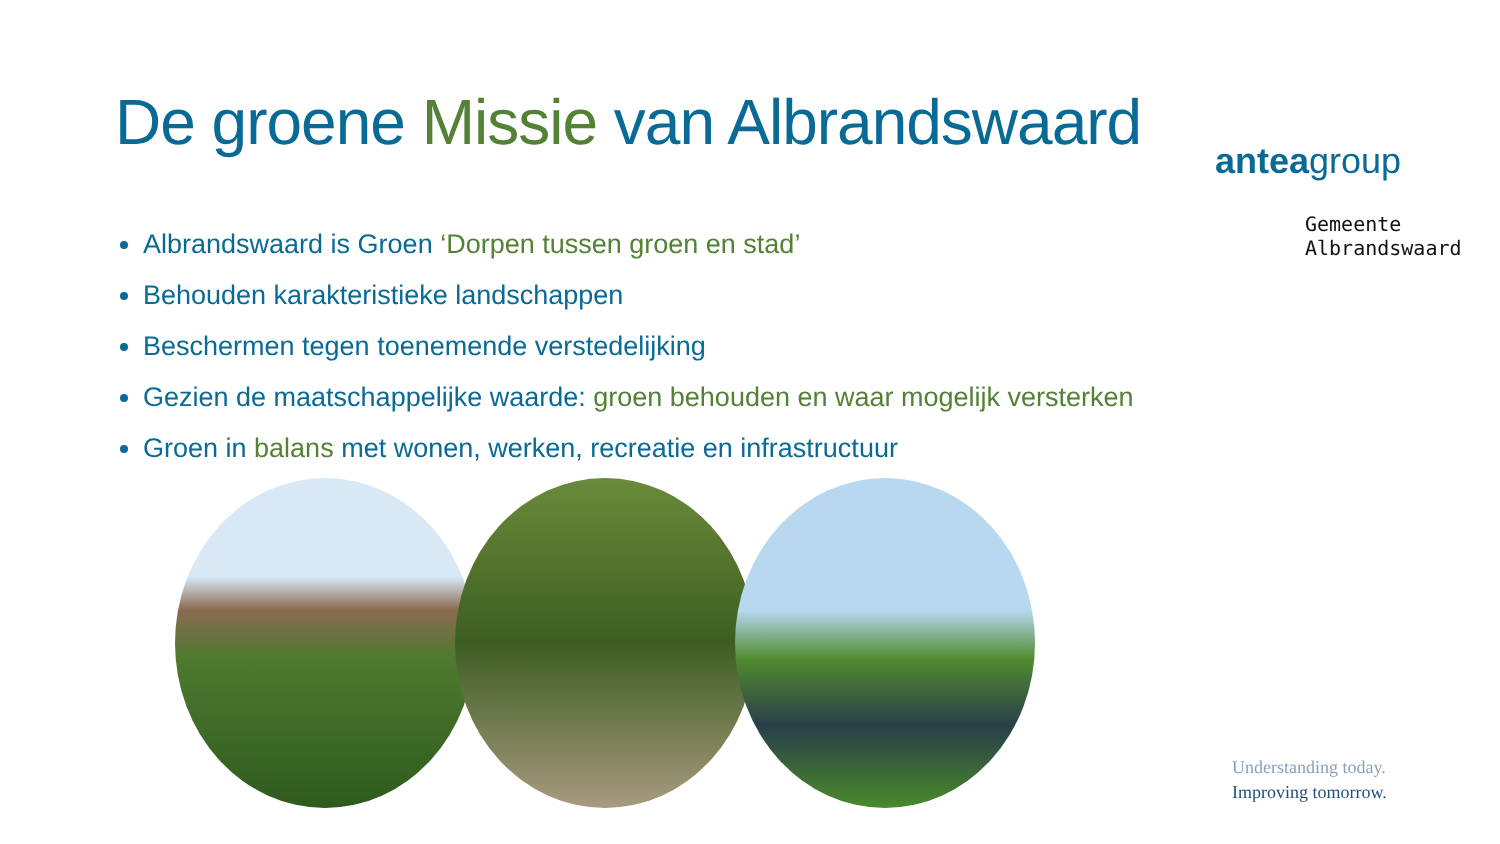De groene Missie van Albrandswaard
Albrandswaard is Groen ‘Dorpen tussen groen en stad’
Behouden karakteristieke landschappen
Beschermen tegen toenemende verstedelijking
Gezien de maatschappelijke waarde: groen behouden en waar mogelijk versterken
Groen in balans met wonen, werken, recreatie en infrastructuur
anteagroup
Gemeente
Albrandswaard
Understanding today.
Improving tomorrow.